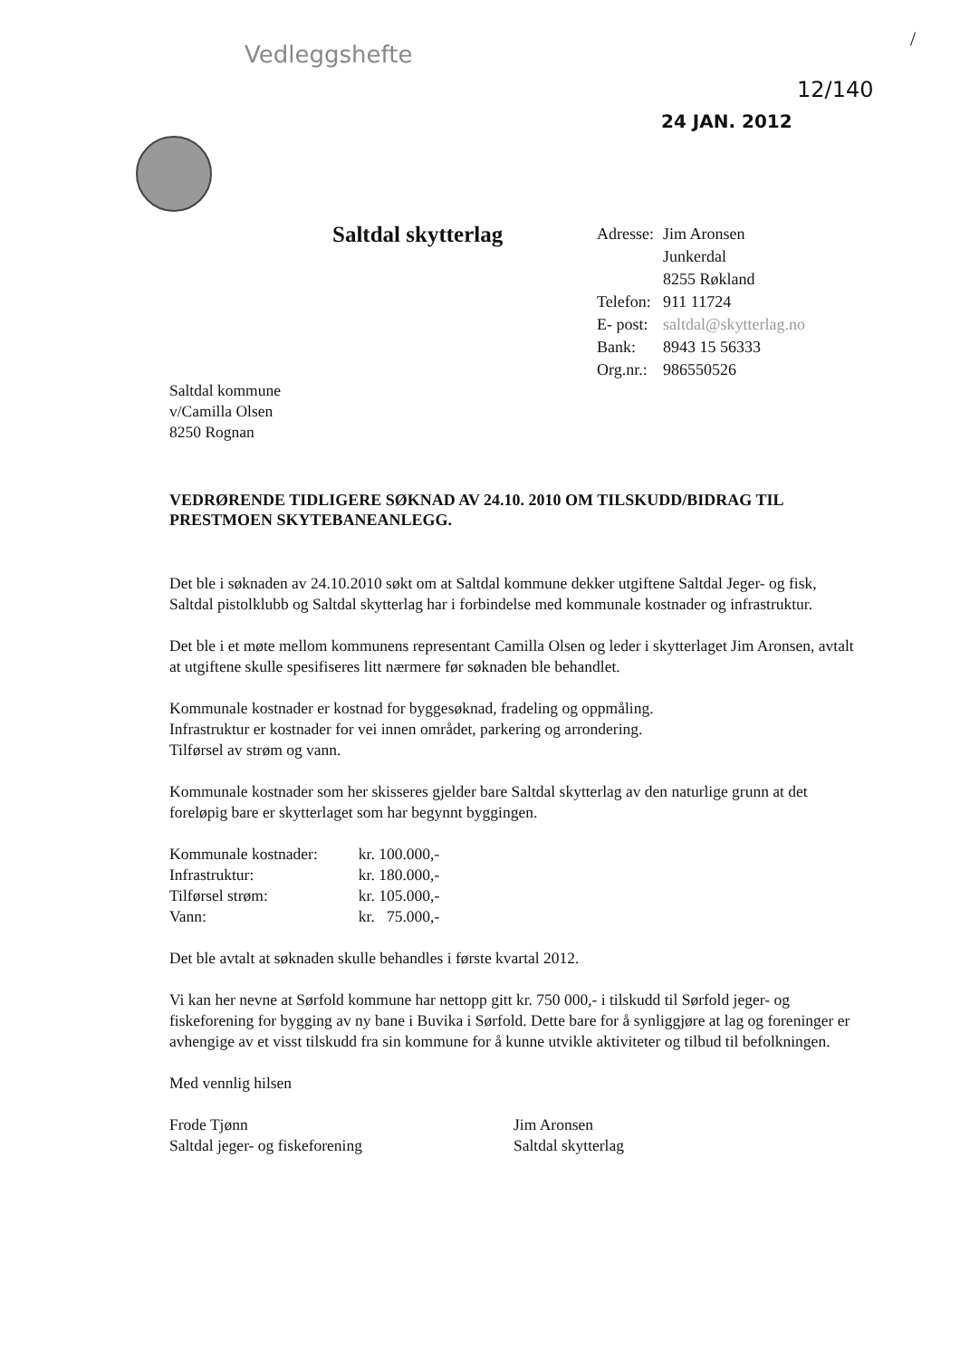Vedleggshefte
/
12/140
24 JAN. 2012
Saltdal skytterlag
| Adresse: | Jim Aronsen |
| | Junkerdal |
| | 8255 Røkland |
| Telefon: | 911 11724 |
| E- post: | saltdal@skytterlag.no |
| Bank: | 8943 15 56333 |
| Org.nr.: | 986550526 |
Saltdal kommune
v/Camilla Olsen
8250 Rognan
VEDRØRENDE TIDLIGERE SØKNAD AV 24.10. 2010 OM TILSKUDD/BIDRAG TIL PRESTMOEN SKYTEBANEANLEGG.
Det ble i søknaden av 24.10.2010 søkt om at Saltdal kommune dekker utgiftene Saltdal Jeger- og fisk, Saltdal pistolklubb og Saltdal skytterlag har i forbindelse med kommunale kostnader og infrastruktur.
Det ble i et møte mellom kommunens representant Camilla Olsen og leder i skytterlaget Jim Aronsen, avtalt at utgiftene skulle spesifiseres litt nærmere før søknaden ble behandlet.
Kommunale kostnader er kostnad for byggesøknad, fradeling og oppmåling.
Infrastruktur er kostnader for vei innen området, parkering og arrondering.
Tilførsel av strøm og vann.
Kommunale kostnader som her skisseres gjelder bare Saltdal skytterlag av den naturlige grunn at det foreløpig bare er skytterlaget som har begynnt byggingen.
| Kommunale kostnader: | kr. 100.000,- |
| Infrastruktur: | kr. 180.000,- |
| Tilførsel strøm: | kr. 105.000,- |
| Vann: | kr. 75.000,- |
Det ble avtalt at søknaden skulle behandles i første kvartal 2012.
Vi kan her nevne at Sørfold kommune har nettopp gitt kr. 750 000,- i tilskudd til Sørfold jeger- og fiskeforening for bygging av ny bane i Buvika i Sørfold. Dette bare for å synliggjøre at lag og foreninger er avhengige av et visst tilskudd fra sin kommune for å kunne utvikle aktiviteter og tilbud til befolkningen.
Med vennlig hilsen
Frode Tjønn
Saltdal jeger- og fiskeforening
Jim Aronsen
Saltdal skytterlag